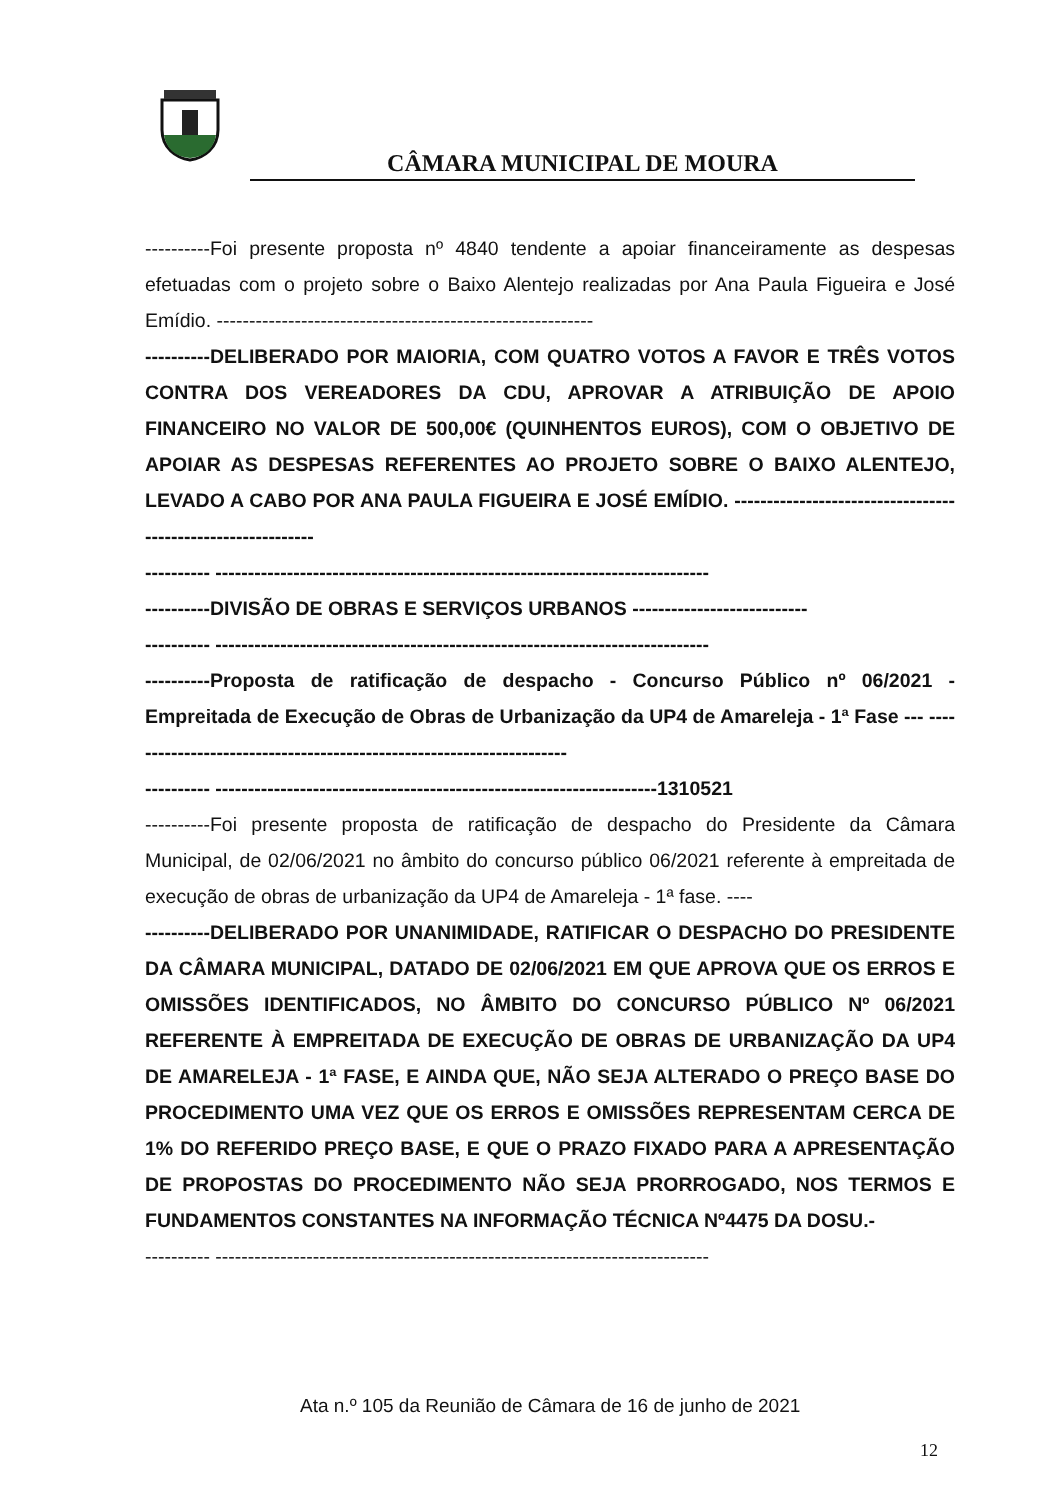CÂMARA MUNICIPAL DE MOURA
----------Foi presente proposta nº 4840 tendente a apoiar financeiramente as despesas efetuadas com o projeto sobre o Baixo Alentejo realizadas por Ana Paula Figueira e José Emídio. ----------------------------------------------------------
----------DELIBERADO POR MAIORIA, COM QUATRO VOTOS A FAVOR E TRÊS VOTOS CONTRA DOS VEREADORES DA CDU, APROVAR A ATRIBUIÇÃO DE APOIO FINANCEIRO NO VALOR DE 500,00€ (QUINHENTOS EUROS), COM O OBJETIVO DE APOIAR AS DESPESAS REFERENTES AO PROJETO SOBRE O BAIXO ALENTEJO, LEVADO A CABO POR ANA PAULA FIGUEIRA E JOSÉ EMÍDIO. ------------------------------------------------------------
---------- ----------------------------------------------------------------------------
----------DIVISÃO DE OBRAS E SERVIÇOS URBANOS ---------------------------
---------- ----------------------------------------------------------------------------
----------Proposta de ratificação de despacho - Concurso Público nº 06/2021 - Empreitada de Execução de Obras de Urbanização da UP4 de Amareleja - 1ª Fase --- ---------------------------------------------------------------------
---------- --------------------------------------------------------------------1310521
----------Foi presente proposta de ratificação de despacho do Presidente da Câmara Municipal, de 02/06/2021 no âmbito do concurso público 06/2021 referente à empreitada de execução de obras de urbanização da UP4 de Amareleja - 1ª fase. ----
----------DELIBERADO POR UNANIMIDADE, RATIFICAR O DESPACHO DO PRESIDENTE DA CÂMARA MUNICIPAL, DATADO DE 02/06/2021 EM QUE APROVA QUE OS ERROS E OMISSÕES IDENTIFICADOS, NO ÂMBITO DO CONCURSO PÚBLICO Nº 06/2021 REFERENTE À EMPREITADA DE EXECUÇÃO DE OBRAS DE URBANIZAÇÃO DA UP4 DE AMARELEJA - 1ª FASE, E AINDA QUE, NÃO SEJA ALTERADO O PREÇO BASE DO PROCEDIMENTO UMA VEZ QUE OS ERROS E OMISSÕES REPRESENTAM CERCA DE 1% DO REFERIDO PREÇO BASE, E QUE O PRAZO FIXADO PARA A APRESENTAÇÃO DE PROPOSTAS DO PROCEDIMENTO NÃO SEJA PRORROGADO, NOS TERMOS E FUNDAMENTOS CONSTANTES NA INFORMAÇÃO TÉCNICA Nº4475 DA DOSU.-
---------- ----------------------------------------------------------------------------
Ata n.º 105 da Reunião de Câmara de 16 de junho de 2021
12